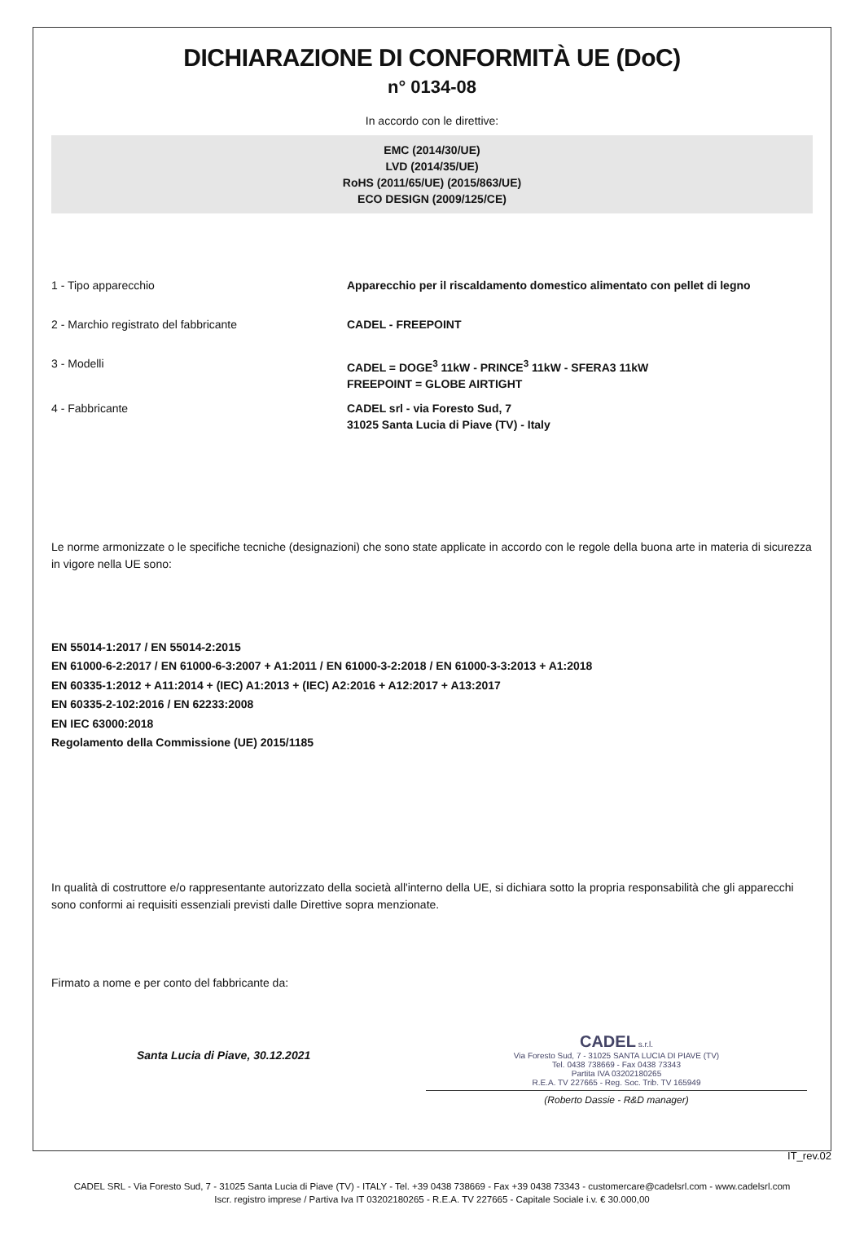DICHIARAZIONE DI CONFORMITÀ UE (DoC)
n° 0134-08
In accordo con le direttive:
EMC (2014/30/UE)
LVD (2014/35/UE)
RoHS (2011/65/UE) (2015/863/UE)
ECO DESIGN (2009/125/CE)
1 - Tipo apparecchio Apparecchio per il riscaldamento domestico alimentato con pellet di legno
2 - Marchio registrato del fabbricante CADEL - FREEPOINT
3 - Modelli CADEL = DOGE<sup>3</sup> 11kW - PRINCE<sup>3</sup> 11kW - SFERA3 11kW
FREEPOINT = GLOBE AIRTIGHT
4 - Fabbricante CADEL srl - via Foresto Sud, 7
31025 Santa Lucia di Piave (TV) - Italy
Le norme armonizzate o le specifiche tecniche (designazioni) che sono state applicate in accordo con le regole della buona arte in materia di sicurezza in vigore nella UE sono:
EN 55014-1:2017 / EN 55014-2:2015
EN 61000-6-2:2017 / EN 61000-6-3:2007 + A1:2011 / EN 61000-3-2:2018 / EN 61000-3-3:2013 + A1:2018
EN 60335-1:2012 + A11:2014 + (IEC) A1:2013 + (IEC) A2:2016 + A12:2017 + A13:2017
EN 60335-2-102:2016 / EN 62233:2008
EN IEC 63000:2018
Regolamento della Commissione (UE) 2015/1185
In qualità di costruttore e/o rappresentante autorizzato della società all'interno della UE, si dichiara sotto la propria responsabilità che gli apparecchi sono conformi ai requisiti essenziali previsti dalle Direttive sopra menzionate.
Firmato a nome e per conto del fabbricante da:
Santa Lucia di Piave, 30.12.2021
CADEL s.r.l.
Via Foresto Sud, 7 - 31025 SANTA LUCIA DI PIAVE (TV)
Tel. 0438 738669 - Fax 0438 73343
Partita IVA 03202180265
R.E.A. TV 227665 - Reg. Soc. Trib. TV 165949
(Roberto Dassie - R&D manager)
IT_rev.02
CADEL SRL - Via Foresto Sud, 7 - 31025 Santa Lucia di Piave (TV) - ITALY - Tel. +39 0438 738669 - Fax +39 0438 73343 - customercare@cadelsrl.com - www.cadelsrl.com
Iscr. registro imprese / Partiva Iva IT 03202180265 - R.E.A. TV 227665 - Capitale Sociale i.v. € 30.000,00